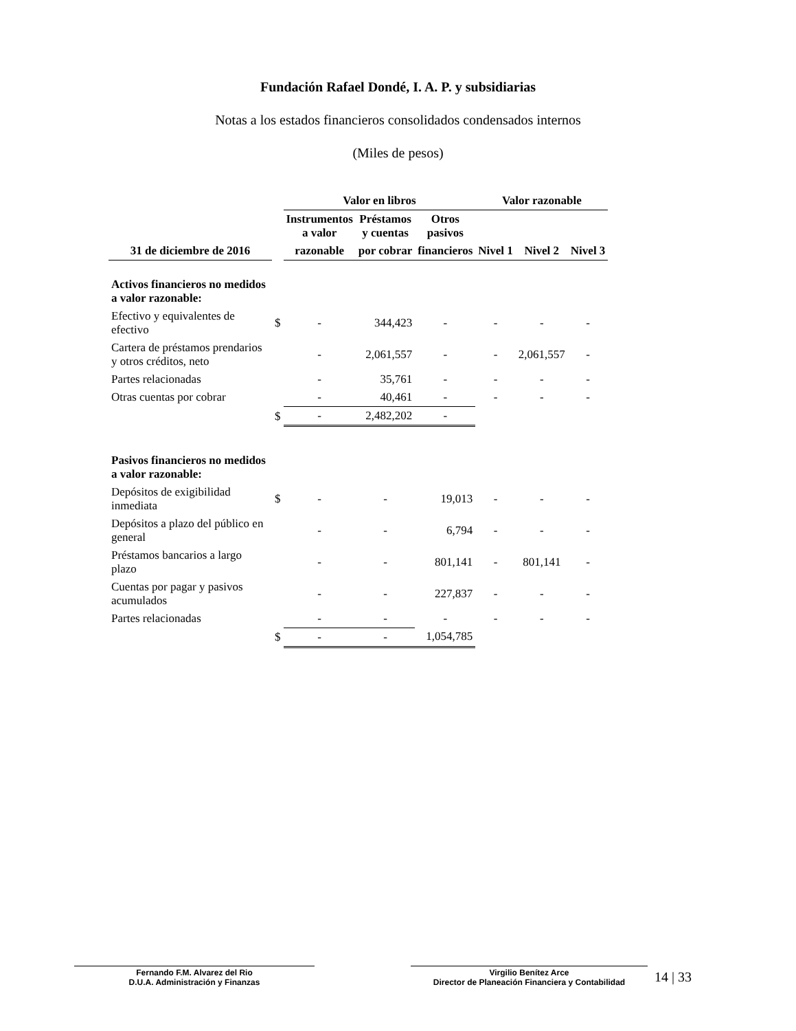Fundación Rafael Dondé, I. A. P. y subsidiarias
Notas a los estados financieros consolidados condensados internos
(Miles de pesos)
| | | Valor en libros | | | Valor razonable | | |
| --- | --- | --- | --- | --- | --- | --- | --- |
| | | Instrumentos a valor | Préstamos y cuentas | Otros pasivos | | | |
| 31 de diciembre de 2016 | | razonable | por cobrar | financieros | Nivel 1 | Nivel 2 | Nivel 3 |
| Activos financieros no medidos a valor razonable: | | | | | | | |
| Efectivo y equivalentes de efectivo | $ | - | 344,423 | - | - | - | - |
| Cartera de préstamos prendarios y otros créditos, neto | | - | 2,061,557 | - | - | 2,061,557 | - |
| Partes relacionadas | | - | 35,761 | - | - | - | - |
| Otras cuentas por cobrar | | - | 40,461 | - | - | - | - |
| | $ | - | 2,482,202 | - | | | |
| Pasivos financieros no medidos a valor razonable: | | | | | | | |
| Depósitos de exigibilidad inmediata | $ | - | - | 19,013 | - | - | - |
| Depósitos a plazo del público en general | | - | - | 6,794 | - | - | - |
| Préstamos bancarios a largo plazo | | - | - | 801,141 | - | 801,141 | - |
| Cuentas por pagar y pasivos acumulados | | - | - | 227,837 | - | - | - |
| Partes relacionadas | | - | - | - | - | - | - |
| | $ | - | - | 1,054,785 | | | |
Fernando F.M. Alvarez del Rio
D.U.A. Administración y Finanzas
Virgilio Benítez Arce
Director de Planeación Financiera y Contabilidad
14 | 33